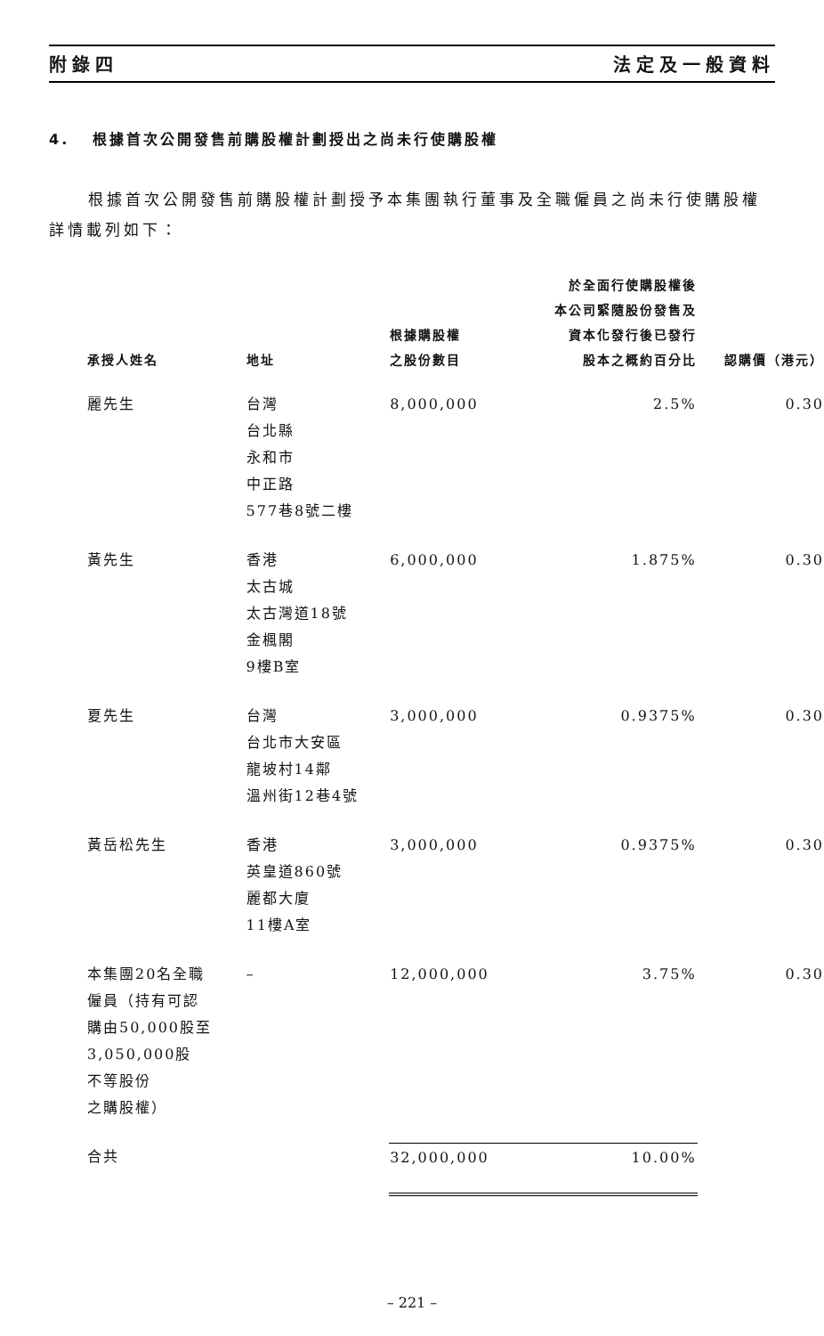附錄四 法定及一般資料
4. 根據首次公開發售前購股權計劃授出之尚未行使購股權
根據首次公開發售前購股權計劃授予本集團執行董事及全職僱員之尚未行使購股權詳情載列如下：
| 承授人姓名 | 地址 | 根據購股權 之股份數目 | 於全面行使購股權後 本公司緊隨股份發售及 資本化發行後已發行 股本之概約百分比 | 認購價（港元） |
| --- | --- | --- | --- | --- |
| 麗先生 | 台灣 台北縣 永和市 中正路 577巷8號二樓 | 8,000,000 | 2.5% | 0.30 |
| 黃先生 | 香港 太古城 太古灣道18號 金楓閣 9樓B室 | 6,000,000 | 1.875% | 0.30 |
| 夏先生 | 台灣 台北市大安區 龍坡村14鄰 溫州街12巷4號 | 3,000,000 | 0.9375% | 0.30 |
| 黃岳松先生 | 香港 英皇道860號 麗都大廈 11樓A室 | 3,000,000 | 0.9375% | 0.30 |
| 本集團20名全職 僱員（持有可認 購由50,000股至 3,050,000股 不等股份 之購股權） | – | 12,000,000 | 3.75% | 0.30 |
| 合共 | | 32,000,000 | 10.00% | |
– 221 –